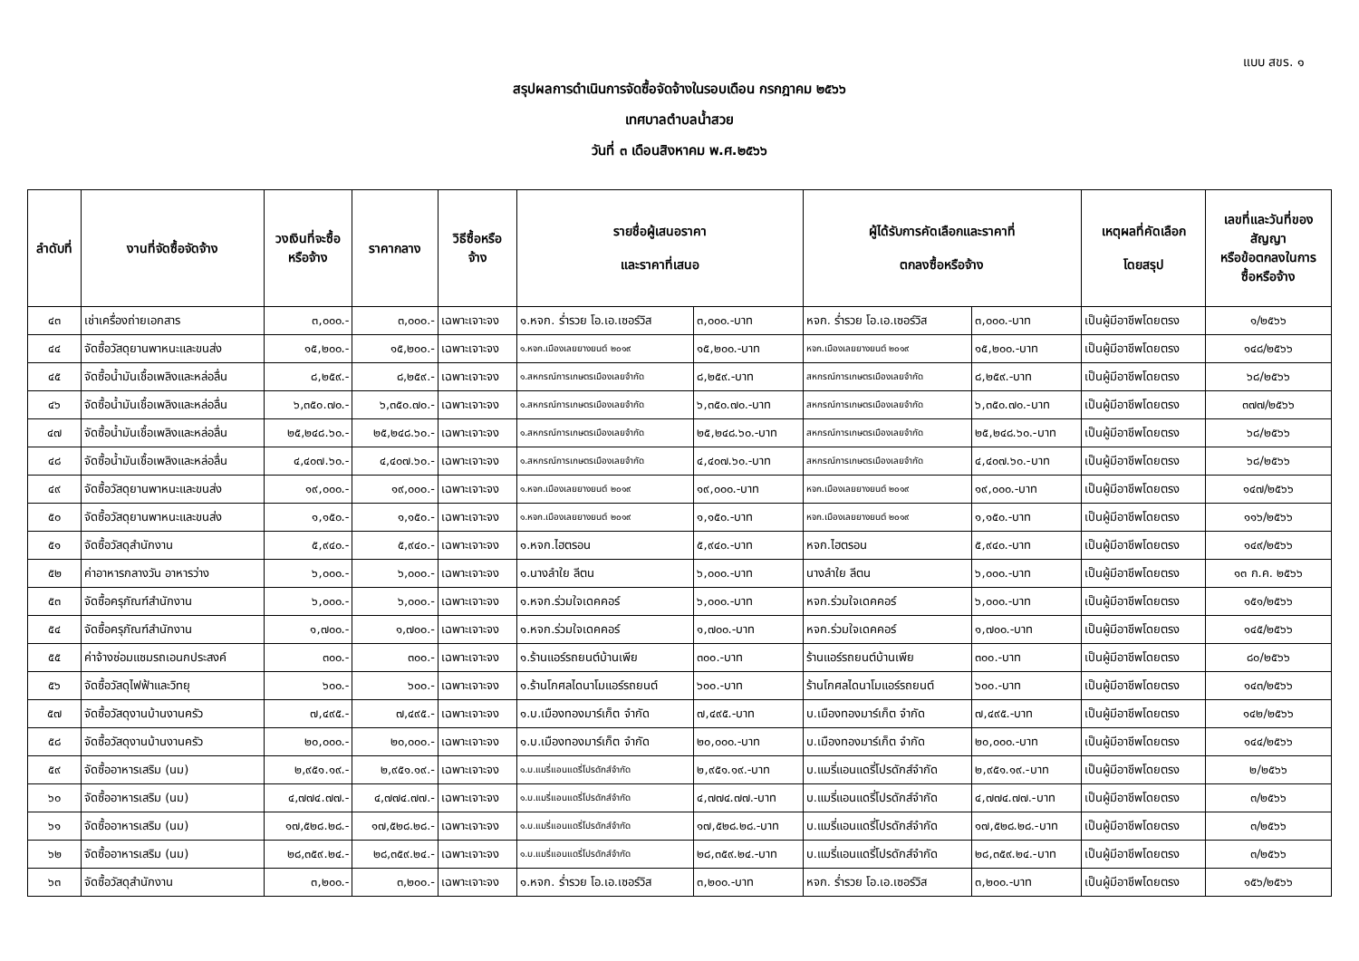แบบ สขร. ๑
สรุปผลการดำเนินการจัดซื้อจัดจ้างในรอบเดือน กรกฎาคม ๒๕๖๖
เทศบาลตำบลน้ำสวย
วันที่ ๓ เดือนสิงหาคม พ.ศ.๒๕๖๖
| ลำดับที่ | งานที่จัดซื้อจัดจ้าง | วงเงินที่จะซื้อ หรือจ้าง | ราคากลาง | วิธีซื้อหรือ จ้าง | รายชื่อผู้เสนอราคา และราคาที่เสนอ | | ผู้ได้รับการคัดเลือกและราคาที่ ตกลงซื้อหรือจ้าง | | เหตุผลที่คัดเลือก โดยสรุป | เลขที่และวันที่ของ สัญญา หรือข้อตกลงในการ ซื้อหรือจ้าง |
| --- | --- | --- | --- | --- | --- | --- | --- | --- | --- | --- |
| ๔๓ | เช่าเครื่องถ่ายเอกสาร | ๓,๐๐๐.- | ๓,๐๐๐.- | เฉพาะเจาะจง | ๑.หจก. ร่ำรวย โอ.เอ.เซอร์วิส | ๓,๐๐๐.-บาท | หจก. ร่ำรวย โอ.เอ.เซอร์วิส | ๓,๐๐๐.-บาท | เป็นผู้มีอาชีพโดยตรง | ๑/๒๕๖๖ |
| ๔๔ | จัดซื้อวัสดุยานพาหนะและขนส่ง | ๑๕,๒๐๐.- | ๑๕,๒๐๐.- | เฉพาะเจาะจง | ๑.หจก.เมืองเลยยางยนต์ ๒๐๑๙ | ๑๕,๒๐๐.-บาท | หจก.เมืองเลยยางยนต์ ๒๐๑๙ | ๑๕,๒๐๐.-บาท | เป็นผู้มีอาชีพโดยตรง | ๑๔๘/๒๕๖๖ |
| ๔๕ | จัดซื้อน้ำมันเชื้อเพลิงและหล่อลื่น | ๘,๒๕๙.- | ๘,๒๕๙.- | เฉพาะเจาะจง | ๑.สหกรณ์การเกษตรเมืองเลยจำกัด | ๘,๒๕๙.-บาท | สหกรณ์การเกษตรเมืองเลยจำกัด | ๘,๒๕๙.-บาท | เป็นผู้มีอาชีพโดยตรง | ๖๘/๒๕๖๖ |
| ๔๖ | จัดซื้อน้ำมันเชื้อเพลิงและหล่อลื่น | ๖,๓๕๐.๗๐.- | ๖,๓๕๐.๗๐.- | เฉพาะเจาะจง | ๑.สหกรณ์การเกษตรเมืองเลยจำกัด | ๖,๓๕๐.๗๐.-บาท | สหกรณ์การเกษตรเมืองเลยจำกัด | ๖,๓๕๐.๗๐.-บาท | เป็นผู้มีอาชีพโดยตรง | ๓๗๗/๒๕๖๖ |
| ๔๗ | จัดซื้อน้ำมันเชื้อเพลิงและหล่อลื่น | ๒๕,๒๔๘.๖๐.- | ๒๕,๒๔๘.๖๐.- | เฉพาะเจาะจง | ๑.สหกรณ์การเกษตรเมืองเลยจำกัด | ๒๕,๒๔๘.๖๐.-บาท | สหกรณ์การเกษตรเมืองเลยจำกัด | ๒๕,๒๔๘.๖๐.-บาท | เป็นผู้มีอาชีพโดยตรง | ๖๘/๒๕๖๖ |
| ๔๘ | จัดซื้อน้ำมันเชื้อเพลิงและหล่อลื่น | ๔,๔๐๗.๖๐.- | ๔,๔๐๗.๖๐.- | เฉพาะเจาะจง | ๑.สหกรณ์การเกษตรเมืองเลยจำกัด | ๔,๔๐๗.๖๐.-บาท | สหกรณ์การเกษตรเมืองเลยจำกัด | ๔,๔๐๗.๖๐.-บาท | เป็นผู้มีอาชีพโดยตรง | ๖๘/๒๕๖๖ |
| ๔๙ | จัดซื้อวัสดุยานพาหนะและขนส่ง | ๑๙,๐๐๐.- | ๑๙,๐๐๐.- | เฉพาะเจาะจง | ๑.หจก.เมืองเลยยางยนต์ ๒๐๑๙ | ๑๙,๐๐๐.-บาท | หจก.เมืองเลยยางยนต์ ๒๐๑๙ | ๑๙,๐๐๐.-บาท | เป็นผู้มีอาชีพโดยตรง | ๑๔๗/๒๕๖๖ |
| ๕๐ | จัดซื้อวัสดุยานพาหนะและขนส่ง | ๑,๑๕๐.- | ๑,๑๕๐.- | เฉพาะเจาะจง | ๑.หจก.เมืองเลยยางยนต์ ๒๐๑๙ | ๑,๑๕๐.-บาท | หจก.เมืองเลยยางยนต์ ๒๐๑๙ | ๑,๑๕๐.-บาท | เป็นผู้มีอาชีพโดยตรง | ๑๑๖/๒๕๖๖ |
| ๕๑ | จัดซื้อวัสดุสำนักงาน | ๕,๙๔๐.- | ๕,๙๔๐.- | เฉพาะเจาะจง | ๑.หจก.ไฮตรอน | ๕,๙๔๐.-บาท | หจก.ไฮตรอน | ๕,๙๔๐.-บาท | เป็นผู้มีอาชีพโดยตรง | ๑๔๙/๒๕๖๖ |
| ๕๒ | ค่าอาหารกลางวัน อาหารว่าง | ๖,๐๐๐.- | ๖,๐๐๐.- | เฉพาะเจาะจง | ๑.นางลำใย ลีตน | ๖,๐๐๐.-บาท | นางลำใย ลีตน | ๖,๐๐๐.-บาท | เป็นผู้มีอาชีพโดยตรง | ๑๓ ก.ค. ๒๕๖๖ |
| ๕๓ | จัดซื้อครุภัณฑ์สำนักงาน | ๖,๐๐๐.- | ๖,๐๐๐.- | เฉพาะเจาะจง | ๑.หจก.ร่วมใจเดคคอร์ | ๖,๐๐๐.-บาท | หจก.ร่วมใจเดคคอร์ | ๖,๐๐๐.-บาท | เป็นผู้มีอาชีพโดยตรง | ๑๕๑/๒๕๖๖ |
| ๕๔ | จัดซื้อครุภัณฑ์สำนักงาน | ๑,๗๐๐.- | ๑,๗๐๐.- | เฉพาะเจาะจง | ๑.หจก.ร่วมใจเดคคอร์ | ๑,๗๐๐.-บาท | หจก.ร่วมใจเดคคอร์ | ๑,๗๐๐.-บาท | เป็นผู้มีอาชีพโดยตรง | ๑๔๕/๒๕๖๖ |
| ๕๕ | ค่าจ้างซ่อมแซมรถเอนกประสงค์ | ๓๐๐.- | ๓๐๐.- | เฉพาะเจาะจง | ๑.ร้านแอร์รถยนต์บ้านเพีย | ๓๐๐.-บาท | ร้านแอร์รถยนต์บ้านเพีย | ๓๐๐.-บาท | เป็นผู้มีอาชีพโดยตรง | ๘๐/๒๕๖๖ |
| ๕๖ | จัดซื้อวัสดุไฟฟ้าและวิทยุ | ๖๐๐.- | ๖๐๐.- | เฉพาะเจาะจง | ๑.ร้านโกศลไดนาโมแอร์รถยนต์ | ๖๐๐.-บาท | ร้านโกศลไดนาโมแอร์รถยนต์ | ๖๐๐.-บาท | เป็นผู้มีอาชีพโดยตรง | ๑๔๓/๒๕๖๖ |
| ๕๗ | จัดซื้อวัสดุงานบ้านงานครัว | ๗,๔๙๕.- | ๗,๔๙๕.- | เฉพาะเจาะจง | ๑.บ.เมืองทองมาร์เก็ต จำกัด | ๗,๔๙๕.-บาท | บ.เมืองทองมาร์เก็ต จำกัด | ๗,๔๙๕.-บาท | เป็นผู้มีอาชีพโดยตรง | ๑๔๒/๒๕๖๖ |
| ๕๘ | จัดซื้อวัสดุงานบ้านงานครัว | ๒๐,๐๐๐.- | ๒๐,๐๐๐.- | เฉพาะเจาะจง | ๑.บ.เมืองทองมาร์เก็ต จำกัด | ๒๐,๐๐๐.-บาท | บ.เมืองทองมาร์เก็ต จำกัด | ๒๐,๐๐๐.-บาท | เป็นผู้มีอาชีพโดยตรง | ๑๔๔/๒๕๖๖ |
| ๕๙ | จัดซื้ออาหารเสริม (นม) | ๒,๙๕๑.๑๙.- | ๒,๙๕๑.๑๙.- | เฉพาะเจาะจง | ๑.บ.แมรี่แอนแดรี่โปรดักส์จำกัด | ๒,๙๕๑.๑๙.-บาท | บ.แมรี่แอนแดรี่โปรดักส์จำกัด | ๒,๙๕๑.๑๙.-บาท | เป็นผู้มีอาชีพโดยตรง | ๒/๒๕๖๖ |
| ๖๐ | จัดซื้ออาหารเสริม (นม) | ๔,๗๗๔.๗๗.- | ๔,๗๗๔.๗๗.- | เฉพาะเจาะจง | ๑.บ.แมรี่แอนแดรี่โปรดักส์จำกัด | ๔,๗๗๔.๗๗.-บาท | บ.แมรี่แอนแดรี่โปรดักส์จำกัด | ๔,๗๗๔.๗๗.-บาท | เป็นผู้มีอาชีพโดยตรง | ๓/๒๕๖๖ |
| ๖๑ | จัดซื้ออาหารเสริม (นม) | ๑๗,๕๒๘.๒๘.- | ๑๗,๕๒๘.๒๘.- | เฉพาะเจาะจง | ๑.บ.แมรี่แอนแดรี่โปรดักส์จำกัด | ๑๗,๕๒๘.๒๘.-บาท | บ.แมรี่แอนแดรี่โปรดักส์จำกัด | ๑๗,๕๒๘.๒๘.-บาท | เป็นผู้มีอาชีพโดยตรง | ๓/๒๕๖๖ |
| ๖๒ | จัดซื้ออาหารเสริม (นม) | ๒๘,๓๕๙.๒๔.- | ๒๘,๓๕๙.๒๔.- | เฉพาะเจาะจง | ๑.บ.แมรี่แอนแดรี่โปรดักส์จำกัด | ๒๘,๓๕๙.๒๔.-บาท | บ.แมรี่แอนแดรี่โปรดักส์จำกัด | ๒๘,๓๕๙.๒๔.-บาท | เป็นผู้มีอาชีพโดยตรง | ๓/๒๕๖๖ |
| ๖๓ | จัดซื้อวัสดุสำนักงาน | ๓,๒๐๐.- | ๓,๒๐๐.- | เฉพาะเจาะจง | ๑.หจก. ร่ำรวย โอ.เอ.เซอร์วิส | ๓,๒๐๐.-บาท | หจก. ร่ำรวย โอ.เอ.เซอร์วิส | ๓,๒๐๐.-บาท | เป็นผู้มีอาชีพโดยตรง | ๑๕๖/๒๕๖๖ |